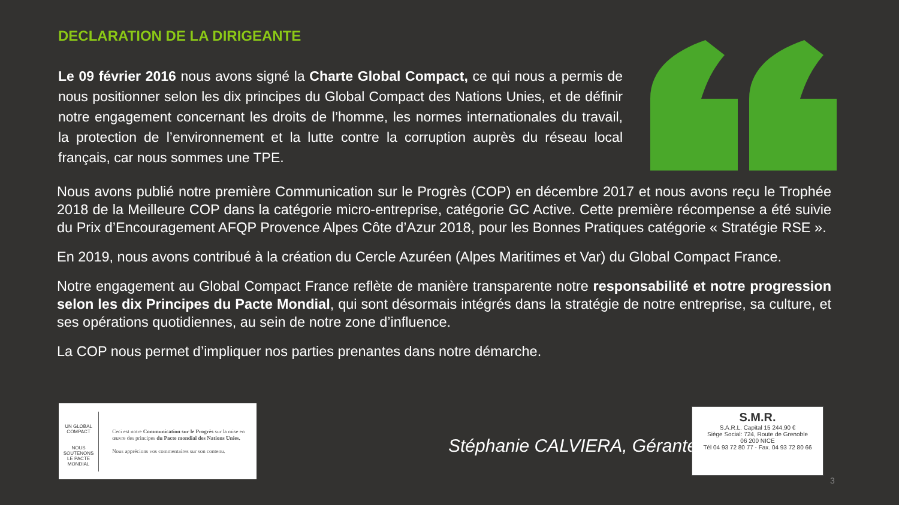DECLARATION DE LA DIRIGEANTE
Le 09 février 2016 nous avons signé la Charte Global Compact, ce qui nous a permis de nous positionner selon les dix principes du Global Compact des Nations Unies, et de définir notre engagement concernant les droits de l’homme, les normes internationales du travail, la protection de l’environnement et la lutte contre la corruption auprès du réseau local français, car nous sommes une TPE.
Nous avons publié notre première Communication sur le Progrès (COP) en décembre 2017 et nous avons reçu le Trophée 2018 de la Meilleure COP dans la catégorie micro-entreprise, catégorie GC Active. Cette première récompense a été suivie du Prix d’Encouragement AFQP Provence Alpes Côte d’Azur 2018, pour les Bonnes Pratiques catégorie « Stratégie RSE ».
En 2019, nous avons contribué à la création du Cercle Azuréen (Alpes Maritimes et Var) du Global Compact France.
Notre engagement au Global Compact France reflète de manière transparente notre responsabilité et notre progression selon les dix Principes du Pacte Mondial, qui sont désormais intégrés dans la stratégie de notre entreprise, sa culture, et ses opérations quotidiennes, au sein de notre zone d’influence.
La COP nous permet d’impliquer nos parties prenantes dans notre démarche.
UN GLOBAL COMPACT
NOUS SOUTENONS
LE PACTE MONDIAL
Ceci est notre Communication sur le Progrès sur la mise en œuvre des principes du Pacte mondial des Nations Unies.
Nous apprécions vos commentaires sur son contenu.
Stéphanie CALVIERA, Gérante
S.M.R.
S.A.R.L. Capital 15 244,90 €
Siège Social: 724, Route de Grenoble
06 200 NICE
Tél 04 93 72 80 77 - Fax. 04 93 72 80 66
3